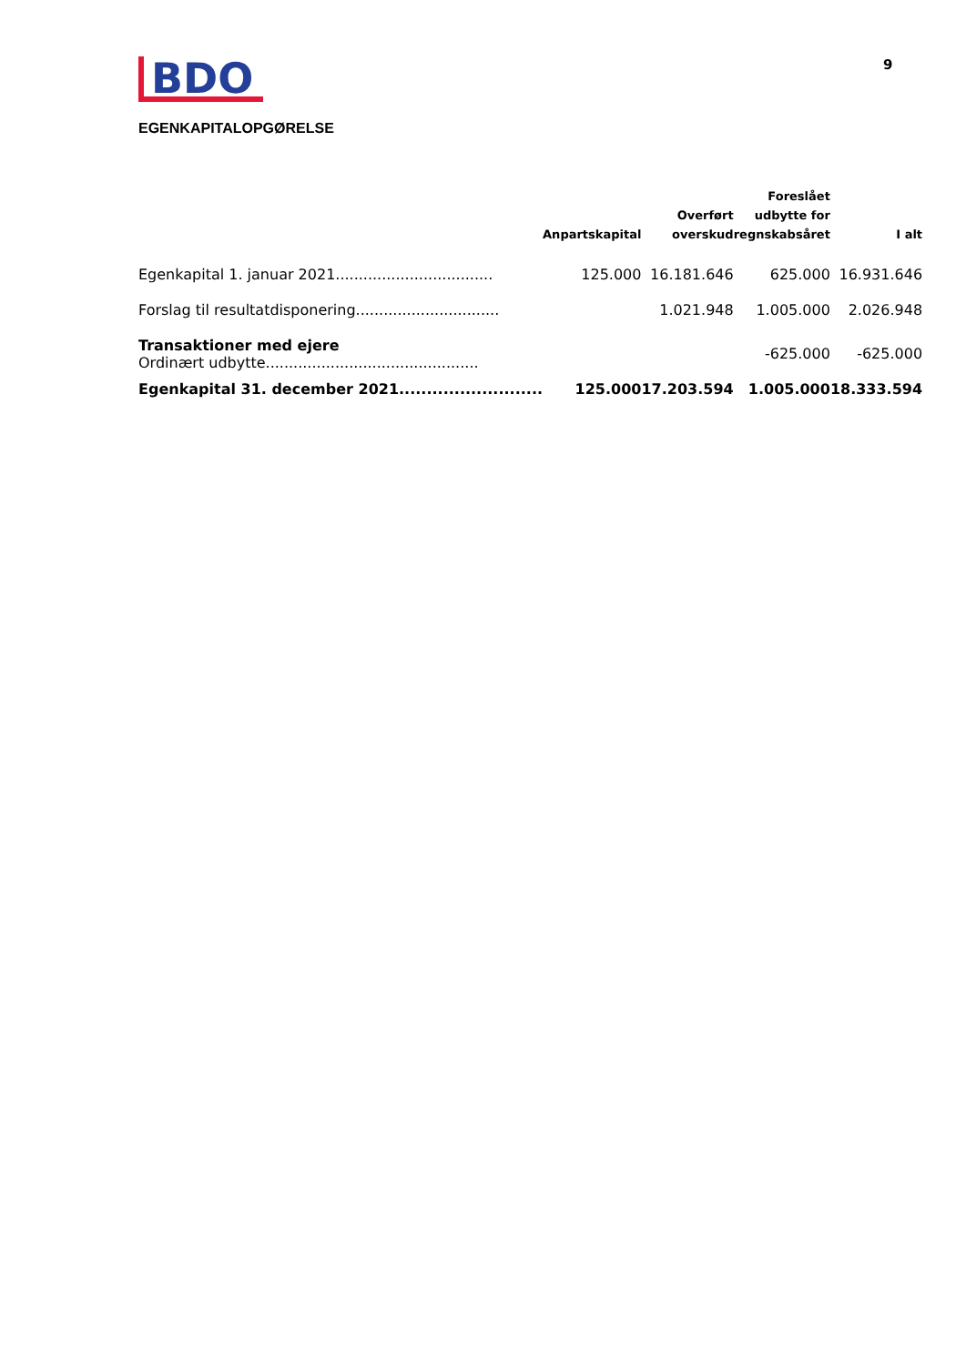BDO
9
EGENKAPITALOPGØRELSE
| | Anpartskapital | Overført overskud | Foreslået udbytte for regnskabsåret | I alt |
| --- | --- | --- | --- | --- |
| Egenkapital 1. januar 2021.................................. | 125.000 | 16.181.646 | 625.000 | 16.931.646 |
| Forslag til resultatdisponering............................... | | 1.021.948 | 1.005.000 | 2.026.948 |
| Transaktioner med ejere Ordinært udbytte.............................................. | | | -625.000 | -625.000 |
| Egenkapital 31. december 2021.......................... | 125.000 | 17.203.594 | 1.005.000 | 18.333.594 |